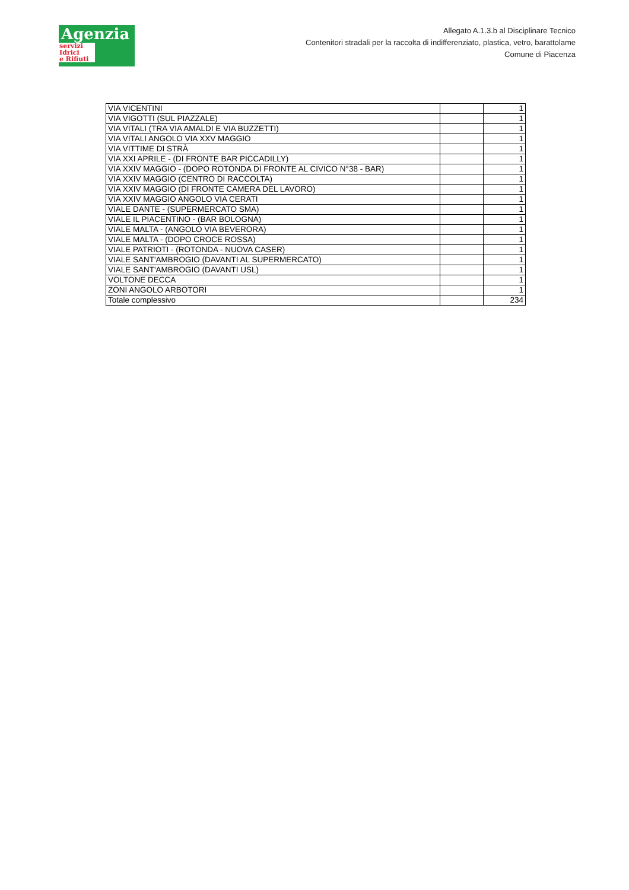Agenzia
servizi
Idrici
e Rifiuti
Allegato A.1.3.b al Disciplinare Tecnico
Contenitori stradali per la raccolta di indifferenziato, plastica, vetro, barattolame
Comune di Piacenza
| VIA VICENTINI | | 1 |
| VIA VIGOTTI (SUL PIAZZALE) | | 1 |
| VIA VITALI (TRA VIA AMALDI E VIA BUZZETTI) | | 1 |
| VIA VITALI ANGOLO VIA XXV MAGGIO | | 1 |
| VIA VITTIME DI STRÀ | | 1 |
| VIA XXI APRILE - (DI FRONTE BAR PICCADILLY) | | 1 |
| VIA XXIV MAGGIO - (DOPO ROTONDA DI FRONTE AL CIVICO N°38 - BAR) | | 1 |
| VIA XXIV MAGGIO (CENTRO DI RACCOLTA) | | 1 |
| VIA XXIV MAGGIO (DI FRONTE CAMERA DEL LAVORO) | | 1 |
| VIA XXIV MAGGIO ANGOLO VIA CERATI | | 1 |
| VIALE DANTE - (SUPERMERCATO SMA) | | 1 |
| VIALE IL PIACENTINO - (BAR BOLOGNA) | | 1 |
| VIALE MALTA - (ANGOLO VIA BEVERORA) | | 1 |
| VIALE MALTA - (DOPO CROCE ROSSA) | | 1 |
| VIALE PATRIOTI - (ROTONDA - NUOVA CASER) | | 1 |
| VIALE SANT'AMBROGIO (DAVANTI AL SUPERMERCATO) | | 1 |
| VIALE SANT'AMBROGIO (DAVANTI USL) | | 1 |
| VOLTONE DECCA | | 1 |
| ZONI ANGOLO ARBOTORI | | 1 |
| Totale complessivo | | 234 |